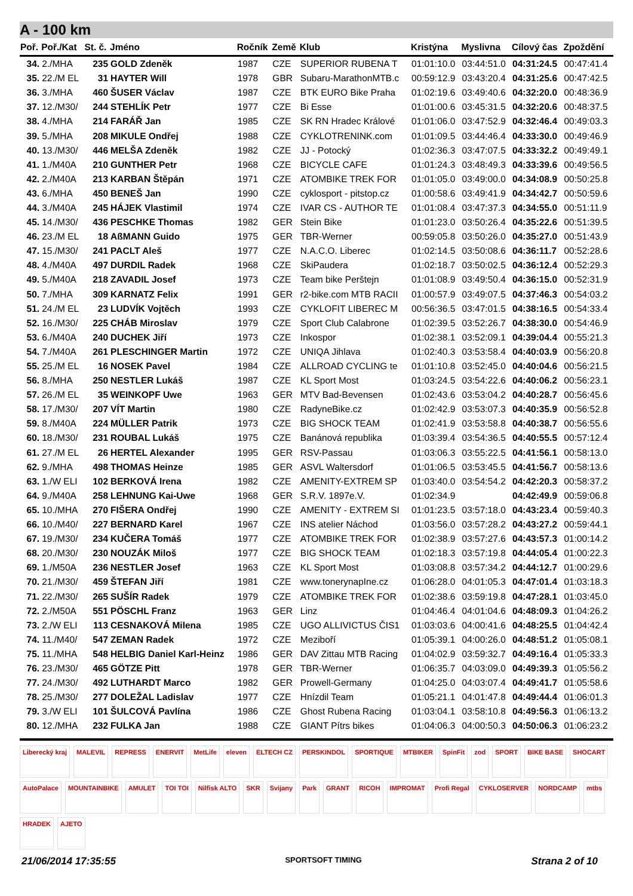A - 100 km
| Poř. | Poř./Kat | St. č. | Jméno | Ročník | Země | Klub | Kristýna | Myslivna | Cílový čas | Zpoždění |
| --- | --- | --- | --- | --- | --- | --- | --- | --- | --- | --- |
| 34. | 2./MHA | 235 | GOLD Zdeněk | 1987 | CZE | SUPERIOR RUBENA T | 01:01:10.0 | 03:44:51.0 | 04:31:24.5 | 00:47:41.4 |
| 35. | 22./M EL | 31 | HAYTER Will | 1978 | GBR | Subaru-MarathonMTB.c | 00:59:12.9 | 03:43:20.4 | 04:31:25.6 | 00:47:42.5 |
| 36. | 3./MHA | 460 | ŠUSER Václav | 1987 | CZE | BTK EURO Bike Praha | 01:02:19.6 | 03:49:40.6 | 04:32:20.0 | 00:48:36.9 |
| 37. | 12./M30/ | 244 | STEHLÍK Petr | 1977 | CZE | Bi Esse | 01:01:00.6 | 03:45:31.5 | 04:32:20.6 | 00:48:37.5 |
| 38. | 4./MHA | 214 | FARÁŘ Jan | 1985 | CZE | SK RN Hradec Králové | 01:01:06.0 | 03:47:52.9 | 04:32:46.4 | 00:49:03.3 |
| 39. | 5./MHA | 208 | MIKULE Ondřej | 1988 | CZE | CYKLOTRENINK.com | 01:01:09.5 | 03:44:46.4 | 04:33:30.0 | 00:49:46.9 |
| 40. | 13./M30/ | 446 | MELŠA Zdeněk | 1982 | CZE | JJ - Potocký | 01:02:36.3 | 03:47:07.5 | 04:33:32.2 | 00:49:49.1 |
| 41. | 1./M40A | 210 | GUNTHER Petr | 1968 | CZE | BICYCLE CAFE | 01:01:24.3 | 03:48:49.3 | 04:33:39.6 | 00:49:56.5 |
| 42. | 2./M40A | 213 | KARBAN Štěpán | 1971 | CZE | ATOMBIKE TREK FOR | 01:01:05.0 | 03:49:00.0 | 04:34:08.9 | 00:50:25.8 |
| 43. | 6./MHA | 450 | BENEŠ Jan | 1990 | CZE | cyklosport - pitstop.cz | 01:00:58.6 | 03:49:41.9 | 04:34:42.7 | 00:50:59.6 |
| 44. | 3./M40A | 245 | HÁJEK Vlastimil | 1974 | CZE | IVAR CS - AUTHOR TE | 01:01:08.4 | 03:47:37.3 | 04:34:55.0 | 00:51:11.9 |
| 45. | 14./M30/ | 436 | PESCHKE Thomas | 1982 | GER | Stein Bike | 01:01:23.0 | 03:50:26.4 | 04:35:22.6 | 00:51:39.5 |
| 46. | 23./M EL | 18 | AßMANN Guido | 1975 | GER | TBR-Werner | 00:59:05.8 | 03:50:26.0 | 04:35:27.0 | 00:51:43.9 |
| 47. | 15./M30/ | 241 | PACLT Aleš | 1977 | CZE | N.A.C.O. Liberec | 01:02:14.5 | 03:50:08.6 | 04:36:11.7 | 00:52:28.6 |
| 48. | 4./M40A | 497 | DURDIL Radek | 1968 | CZE | SkiPaudera | 01:02:18.7 | 03:50:02.5 | 04:36:12.4 | 00:52:29.3 |
| 49. | 5./M40A | 218 | ZAVADIL Josef | 1973 | CZE | Team bike Perštejn | 01:01:08.9 | 03:49:50.4 | 04:36:15.0 | 00:52:31.9 |
| 50. | 7./MHA | 309 | KARNATZ Felix | 1991 | GER | r2-bike.com MTB RACII | 01:00:57.9 | 03:49:07.5 | 04:37:46.3 | 00:54:03.2 |
| 51. | 24./M EL | 23 | LUDVÍK Vojtěch | 1993 | CZE | CYKLOFIT LIBEREC M | 00:56:36.5 | 03:47:01.5 | 04:38:16.5 | 00:54:33.4 |
| 52. | 16./M30/ | 225 | CHÁB Miroslav | 1979 | CZE | Sport Club Calabrone | 01:02:39.5 | 03:52:26.7 | 04:38:30.0 | 00:54:46.9 |
| 53. | 6./M40A | 240 | DUCHEK Jiří | 1973 | CZE | Inkospor | 01:02:38.1 | 03:52:09.1 | 04:39:04.4 | 00:55:21.3 |
| 54. | 7./M40A | 261 | PLESCHINGER Martin | 1972 | CZE | UNIQA Jihlava | 01:02:40.3 | 03:53:58.4 | 04:40:03.9 | 00:56:20.8 |
| 55. | 25./M EL | 16 | NOSEK Pavel | 1984 | CZE | ALLROAD CYCLING te | 01:01:10.8 | 03:52:45.0 | 04:40:04.6 | 00:56:21.5 |
| 56. | 8./MHA | 250 | NESTLER Lukáš | 1987 | CZE | KL Sport Most | 01:03:24.5 | 03:54:22.6 | 04:40:06.2 | 00:56:23.1 |
| 57. | 26./M EL | 35 | WEINKOPF Uwe | 1963 | GER | MTV Bad-Bevensen | 01:02:43.6 | 03:53:04.2 | 04:40:28.7 | 00:56:45.6 |
| 58. | 17./M30/ | 207 | VÍT Martin | 1980 | CZE | RadyneBike.cz | 01:02:42.9 | 03:53:07.3 | 04:40:35.9 | 00:56:52.8 |
| 59. | 8./M40A | 224 | MÜLLER Patrik | 1973 | CZE | BIG SHOCK TEAM | 01:02:41.9 | 03:53:58.8 | 04:40:38.7 | 00:56:55.6 |
| 60. | 18./M30/ | 231 | ROUBAL Lukáš | 1975 | CZE | Banánová republika | 01:03:39.4 | 03:54:36.5 | 04:40:55.5 | 00:57:12.4 |
| 61. | 27./M EL | 26 | HERTEL Alexander | 1995 | GER | RSV-Passau | 01:03:06.3 | 03:55:22.5 | 04:41:56.1 | 00:58:13.0 |
| 62. | 9./MHA | 498 | THOMAS Heinze | 1985 | GER | ASVL Waltersdorf | 01:01:06.5 | 03:53:45.5 | 04:41:56.7 | 00:58:13.6 |
| 63. | 1./W ELI | 102 | BERKOVÁ Irena | 1982 | CZE | AMENITY-EXTREM SP | 01:03:40.0 | 03:54:54.2 | 04:42:20.3 | 00:58:37.2 |
| 64. | 9./M40A | 258 | LEHNUNG Kai-Uwe | 1968 | GER | S.R.V. 1897e.V. | 01:02:34.9 | | 04:42:49.9 | 00:59:06.8 |
| 65. | 10./MHA | 270 | FIŠERA Ondřej | 1990 | CZE | AMENITY - EXTREM SI | 01:01:23.5 | 03:57:18.0 | 04:43:23.4 | 00:59:40.3 |
| 66. | 10./M40/ | 227 | BERNARD Karel | 1967 | CZE | INS atelier Náchod | 01:03:56.0 | 03:57:28.2 | 04:43:27.2 | 00:59:44.1 |
| 67. | 19./M30/ | 234 | KUČERA Tomáš | 1977 | CZE | ATOMBIKE TREK FOR | 01:02:38.9 | 03:57:27.6 | 04:43:57.3 | 01:00:14.2 |
| 68. | 20./M30/ | 230 | NOUZÁK Miloš | 1977 | CZE | BIG SHOCK TEAM | 01:02:18.3 | 03:57:19.8 | 04:44:05.4 | 01:00:22.3 |
| 69. | 1./M50A | 236 | NESTLER Josef | 1963 | CZE | KL Sport Most | 01:03:08.8 | 03:57:34.2 | 04:44:12.7 | 01:00:29.6 |
| 70. | 21./M30/ | 459 | ŠTEFAN Jiří | 1981 | CZE | www.tonerynapIne.cz | 01:06:28.0 | 04:01:05.3 | 04:47:01.4 | 01:03:18.3 |
| 71. | 22./M30/ | 265 | SUŠÍR Radek | 1979 | CZE | ATOMBIKE TREK FOR | 01:02:38.6 | 03:59:19.8 | 04:47:28.1 | 01:03:45.0 |
| 72. | 2./M50A | 551 | PÖSCHL Franz | 1963 | GER | Linz | 01:04:46.4 | 04:01:04.6 | 04:48:09.3 | 01:04:26.2 |
| 73. | 2./W ELI | 113 | CESNAKOVÁ Milena | 1985 | CZE | UGO ALLIVICTUS ČIS1 | 01:03:03.6 | 04:00:41.6 | 04:48:25.5 | 01:04:42.4 |
| 74. | 11./M40/ | 547 | ZEMAN Radek | 1972 | CZE | Meziboří | 01:05:39.1 | 04:00:26.0 | 04:48:51.2 | 01:05:08.1 |
| 75. | 11./MHA | 548 | HELBIG Daniel Karl-Heinz | 1986 | GER | DAV Zittau MTB Racing | 01:04:02.9 | 03:59:32.7 | 04:49:16.4 | 01:05:33.3 |
| 76. | 23./M30/ | 465 | GÖTZE Pitt | 1978 | GER | TBR-Werner | 01:06:35.7 | 04:03:09.0 | 04:49:39.3 | 01:05:56.2 |
| 77. | 24./M30/ | 492 | LUTHARDT Marco | 1982 | GER | Prowell-Germany | 01:04:25.0 | 04:03:07.4 | 04:49:41.7 | 01:05:58.6 |
| 78. | 25./M30/ | 277 | DOLEŽAL Ladislav | 1977 | CZE | Hnízdil Team | 01:05:21.1 | 04:01:47.8 | 04:49:44.4 | 01:06:01.3 |
| 79. | 3./W ELI | 101 | ŠULCOVÁ Pavlína | 1986 | CZE | Ghost Rubena Racing | 01:03:04.1 | 03:58:10.8 | 04:49:56.3 | 01:06:13.2 |
| 80. | 12./MHA | 232 | FULKA Jan | 1988 | CZE | GIANT Pítrs bikes | 01:04:06.3 | 04:00:50.3 | 04:50:06.3 | 01:06:23.2 |
Liberecký kraj MALEVIL REPRESS ENERVIT MetLife eleven ELTECH CZ PERSKINDOL SPORTIQUE MTBIKER SpinFit zod SPORT BIKE BASE SHOCART AutoPalace MOUNTAINBIKE AMULET TOI TOI Nilfisk ALTO SKR Svijany Park GRANT RICOH IMPROMAT Profi Regal CYKLOSERVER NORDCAMP mtbs HRADEK AJETO
21/06/2014 17:35:55 SPORTSOFT TIMING Strana 2 of 10